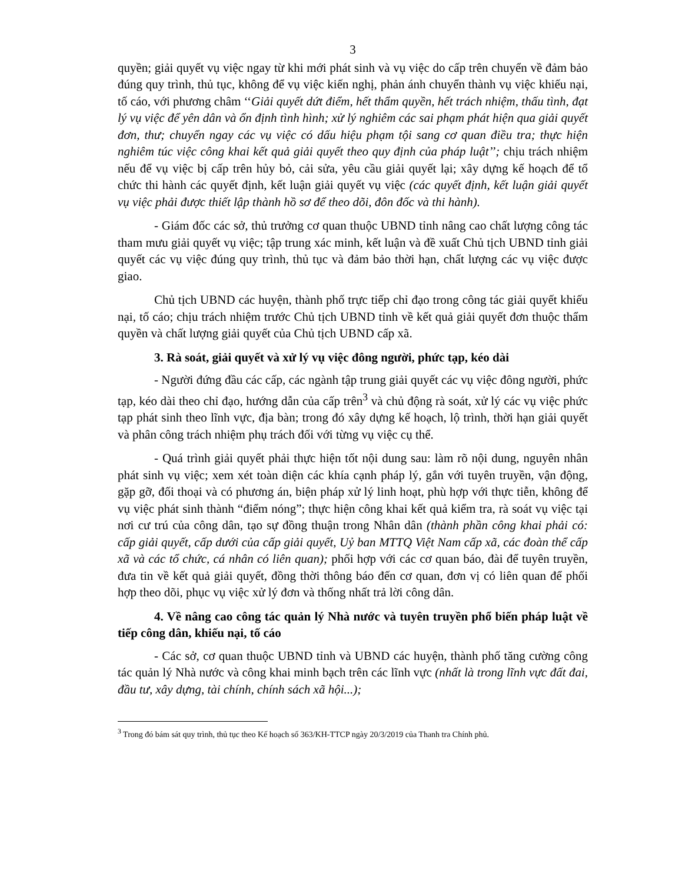3
quyền; giải quyết vụ việc ngay từ khi mới phát sinh và vụ việc do cấp trên chuyển về đảm bảo đúng quy trình, thủ tục, không để vụ việc kiến nghị, phản ánh chuyển thành vụ việc khiếu nại, tố cáo, với phương châm ‘‘Giải quyết dứt điểm, hết thẩm quyền, hết trách nhiệm, thấu tình, đạt lý vụ việc để yên dân và ổn định tình hình; xử lý nghiêm các sai phạm phát hiện qua giải quyết đơn, thư; chuyển ngay các vụ việc có dấu hiệu phạm tội sang cơ quan điều tra; thực hiện nghiêm túc việc công khai kết quả giải quyết theo quy định của pháp luật’’; chịu trách nhiệm nếu để vụ việc bị cấp trên hủy bỏ, cải sửa, yêu cầu giải quyết lại; xây dựng kế hoạch để tổ chức thi hành các quyết định, kết luận giải quyết vụ việc (các quyết định, kết luận giải quyết vụ việc phải được thiết lập thành hồ sơ để theo dõi, đôn đốc và thi hành).
- Giám đốc các sở, thủ trưởng cơ quan thuộc UBND tỉnh nâng cao chất lượng công tác tham mưu giải quyết vụ việc; tập trung xác minh, kết luận và đề xuất Chủ tịch UBND tỉnh giải quyết các vụ việc đúng quy trình, thủ tục và đảm bảo thời hạn, chất lượng các vụ việc được giao.
Chủ tịch UBND các huyện, thành phố trực tiếp chỉ đạo trong công tác giải quyết khiếu nại, tố cáo; chịu trách nhiệm trước Chủ tịch UBND tỉnh về kết quả giải quyết đơn thuộc thẩm quyền và chất lượng giải quyết của Chủ tịch UBND cấp xã.
3. Rà soát, giải quyết và xử lý vụ việc đông người, phức tạp, kéo dài
- Người đứng đầu các cấp, các ngành tập trung giải quyết các vụ việc đông người, phức tạp, kéo dài theo chỉ đạo, hướng dẫn của cấp trên<sup>3</sup> và chủ động rà soát, xử lý các vụ việc phức tạp phát sinh theo lĩnh vực, địa bàn; trong đó xây dựng kế hoạch, lộ trình, thời hạn giải quyết và phân công trách nhiệm phụ trách đối với từng vụ việc cụ thể.
- Quá trình giải quyết phải thực hiện tốt nội dung sau: làm rõ nội dung, nguyên nhân phát sinh vụ việc; xem xét toàn diện các khía cạnh pháp lý, gắn với tuyên truyền, vận động, gặp gỡ, đối thoại và có phương án, biện pháp xử lý linh hoạt, phù hợp với thực tiễn, không để vụ việc phát sinh thành “điểm nóng”; thực hiện công khai kết quả kiểm tra, rà soát vụ việc tại nơi cư trú của công dân, tạo sự đồng thuận trong Nhân dân (thành phần công khai phải có: cấp giải quyết, cấp dưới của cấp giải quyết, Uỷ ban MTTQ Việt Nam cấp xã, các đoàn thể cấp xã và các tổ chức, cá nhân có liên quan); phối hợp với các cơ quan báo, đài để tuyên truyền, đưa tin về kết quả giải quyết, đồng thời thông báo đến cơ quan, đơn vị có liên quan để phối hợp theo dõi, phục vụ việc xử lý đơn và thống nhất trả lời công dân.
4. Về nâng cao công tác quản lý Nhà nước và tuyên truyền phổ biến pháp luật về tiếp công dân, khiếu nại, tố cáo
- Các sở, cơ quan thuộc UBND tỉnh và UBND các huyện, thành phố tăng cường công tác quản lý Nhà nước và công khai minh bạch trên các lĩnh vực (nhất là trong lĩnh vực đất đai, đầu tư, xây dựng, tài chính, chính sách xã hội...);
<sup>3</sup> Trong đó bám sát quy trình, thủ tục theo Kế hoạch số 363/KH-TTCP ngày 20/3/2019 của Thanh tra Chính phủ.